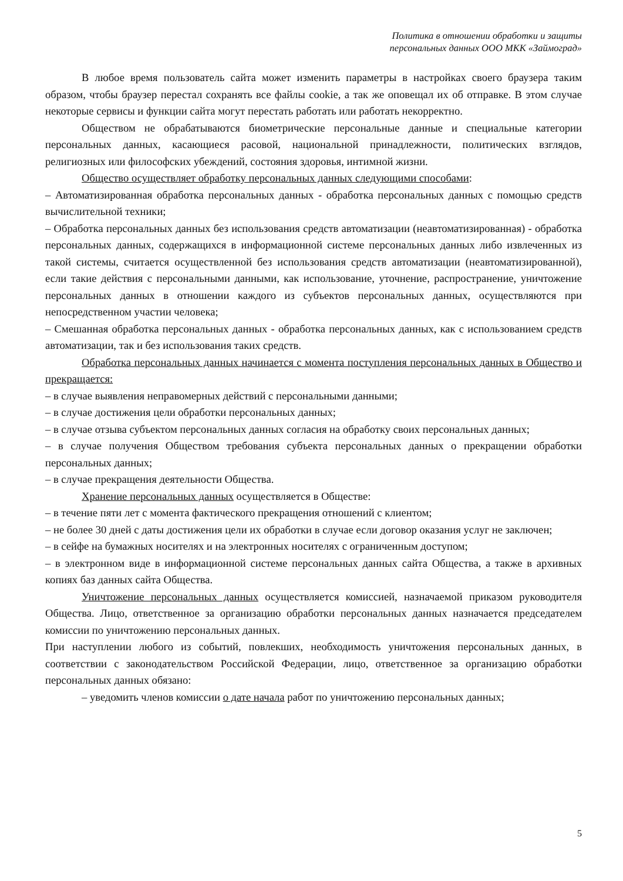Политика в отношении обработки и защиты
персональных данных ООО МКК «Займоград»
В любое время пользователь сайта может изменить параметры в настройках своего браузера таким образом, чтобы браузер перестал сохранять все файлы cookie, а так же оповещал их об отправке. В этом случае некоторые сервисы и функции сайта могут перестать работать или работать некорректно.
Обществом не обрабатываются биометрические персональные данные и специальные категории персональных данных, касающиеся расовой, национальной принадлежности, политических взглядов, религиозных или философских убеждений, состояния здоровья, интимной жизни.
Общество осуществляет обработку персональных данных следующими способами:
– Автоматизированная обработка персональных данных - обработка персональных данных с помощью средств вычислительной техники;
– Обработка персональных данных без использования средств автоматизации (неавтоматизированная) - обработка персональных данных, содержащихся в информационной системе персональных данных либо извлеченных из такой системы, считается осуществленной без использования средств автоматизации (неавтоматизированной), если такие действия с персональными данными, как использование, уточнение, распространение, уничтожение персональных данных в отношении каждого из субъектов персональных данных, осуществляются при непосредственном участии человека;
– Смешанная обработка персональных данных - обработка персональных данных, как с использованием средств автоматизации, так и без использования таких средств.
Обработка персональных данных начинается с момента поступления персональных данных в Общество и прекращается:
– в случае выявления неправомерных действий с персональными данными;
– в случае достижения цели обработки персональных данных;
– в случае отзыва субъектом персональных данных согласия на обработку своих персональных данных;
– в случае получения Обществом требования субъекта персональных данных о прекращении обработки персональных данных;
– в случае прекращения деятельности Общества.
Хранение персональных данных осуществляется в Обществе:
– в течение пяти лет с момента фактического прекращения отношений с клиентом;
– не более 30 дней с даты достижения цели их обработки в случае если договор оказания услуг не заключен;
– в сейфе на бумажных носителях и на электронных носителях с ограниченным доступом;
– в электронном виде в информационной системе персональных данных сайта Общества, а также в архивных копиях баз данных сайта Общества.
Уничтожение персональных данных осуществляется комиссией, назначаемой приказом руководителя Общества. Лицо, ответственное за организацию обработки персональных данных назначается председателем комиссии по уничтожению персональных данных.
При наступлении любого из событий, повлекших, необходимость уничтожения персональных данных, в соответствии с законодательством Российской Федерации, лицо, ответственное за организацию обработки персональных данных обязано:
– уведомить членов комиссии о дате начала работ по уничтожению персональных данных;
5